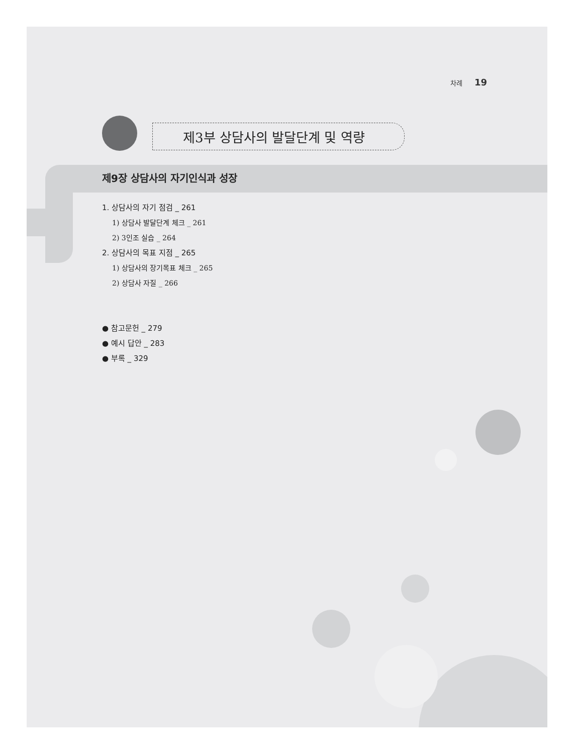차례 19
제3부 상담사의 발달단계 및 역량
제9장 상담사의 자기인식과 성장
1. 상담사의 자기 점검 _ 261
1) 상담사 발달단계 체크 _ 261
2) 3인조 실습 _ 264
2. 상담사의 목표 지점 _ 265
1) 상담사의 장기목표 체크 _ 265
2) 상담사 자질 _ 266
● 참고문헌 _ 279
● 예시 답안 _ 283
● 부록 _ 329